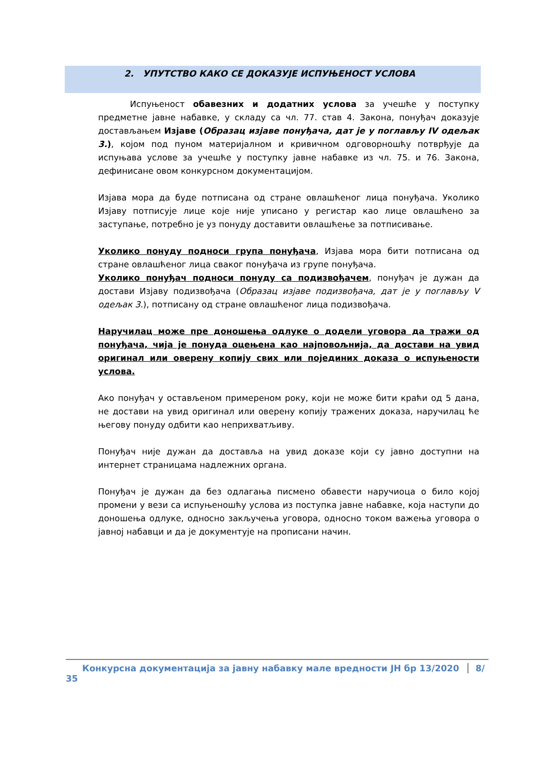2. УПУТСТВО КАКО СЕ ДОКАЗУЈЕ ИСПУЊЕНОСТ УСЛОВА
Испуњеност обавезних и додатних услова за учешће у поступку предметне јавне набавке, у складу са чл. 77. став 4. Закона, понуђач доказује достављањем Изјаве (Образац изјаве понуђача, дат је у поглављу IV одељак 3.), којом под пуном материјалном и кривичном одговорношћу потврђује да испуњава услове за учешће у поступку јавне набавке из чл. 75. и 76. Закона, дефинисане овом конкурсном документацијом.
Изјава мора да буде потписана од стране овлашћеног лица понуђача. Уколико Изјаву потписује лице које није уписано у регистар као лице овлашћено за заступање, потребно је уз понуду доставити овлашћење за потписивање.
Уколико понуду подноси група понуђача, Изјава мора бити потписана од стране овлашћеног лица сваког понуђача из групе понуђача.
Уколико понуђач подноси понуду са подизвођачем, понуђач је дужан да достави Изјаву подизвођача (Образац изјаве подизвођача, дат је у поглављу V одељак 3.), потписану од стране овлашћеног лица подизвођача.
Наручилац може пре доношења одлуке о додели уговора да тражи од понуђача, чија је понуда оцењена као најповољнија, да достави на увид оригинал или оверену копију свих или појединих доказа о испуњености услова.
Ако понуђач у остављеном примереном року, који не може бити краћи од 5 дана, не достави на увид оригинал или оверену копију тражених доказа, наручилац ће његову понуду одбити као неприхватљиву.
Понуђач није дужан да доставља на увид доказе који су јавно доступни на интернет страницама надлежних органа.
Понуђач је дужан да без одлагања писмено обавести наручиоца о било којој промени у вези са испуњеношћу услова из поступка јавне набавке, која наступи до доношења одлуке, односно закључења уговора, односно током важења уговора о јавној набавци и да је документује на прописани начин.
Конкурсна документација за јавну набавку мале вредности ЈН бр 13/2020 8/ 35